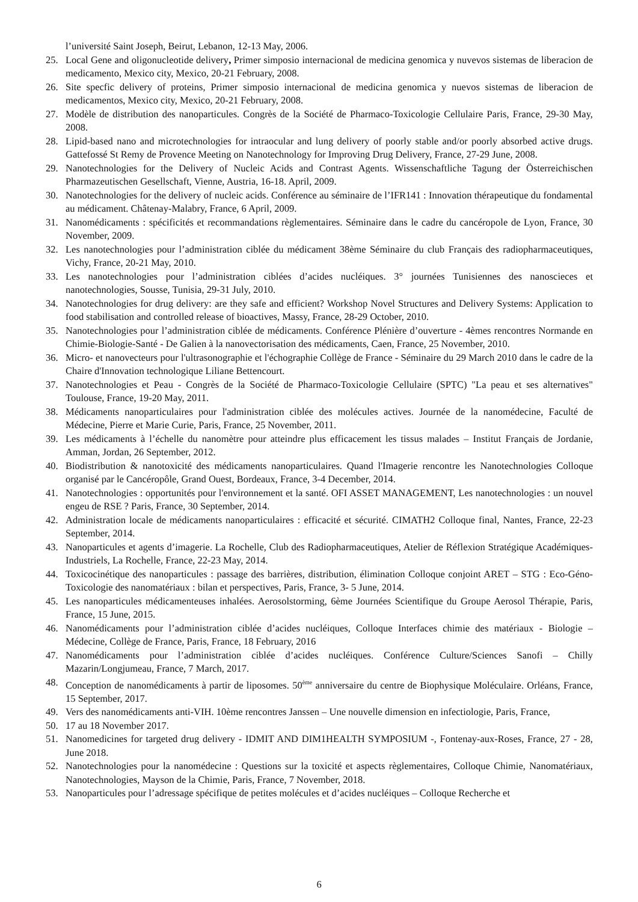l’université Saint Joseph, Beirut, Lebanon, 12-13 May, 2006.
25. Local Gene and oligonucleotide delivery, Primer simposio internacional de medicina genomica y nuvevos sistemas de liberacion de medicamento, Mexico city, Mexico, 20-21 February, 2008.
26. Site specfic delivery of proteins, Primer simposio internacional de medicina genomica y nuevos sistemas de liberacion de medicamentos, Mexico city, Mexico, 20-21 February, 2008.
27. Modèle de distribution des nanoparticules. Congrès de la Société de Pharmaco-Toxicologie Cellulaire Paris, France, 29-30 May, 2008.
28. Lipid-based nano and microtechnologies for intraocular and lung delivery of poorly stable and/or poorly absorbed active drugs. Gattefossé St Remy de Provence Meeting on Nanotechnology for Improving Drug Delivery, France, 27-29 June, 2008.
29. Nanotechnologies for the Delivery of Nucleic Acids and Contrast Agents. Wissenschaftliche Tagung der Österreichischen Pharmazeutischen Gesellschaft, Vienne, Austria, 16-18. April, 2009.
30. Nanotechnologies for the delivery of nucleic acids. Conférence au séminaire de l’IFR141 : Innovation thérapeutique du fondamental au médicament. Châtenay-Malabry, France, 6 April, 2009.
31. Nanomédicaments : spécificités et recommandations règlementaires. Séminaire dans le cadre du cancéropole de Lyon, France, 30 November, 2009.
32. Les nanotechnologies pour l’administration ciblée du médicament 38ème Séminaire du club Français des radiopharmaceutiques, Vichy, France, 20-21 May, 2010.
33. Les nanotechnologies pour l’administration ciblées d’acides nucléiques. 3° journées Tunisiennes des nanoscieces et nanotechnologies, Sousse, Tunisia, 29-31 July, 2010.
34. Nanotechnologies for drug delivery: are they safe and efficient? Workshop Novel Structures and Delivery Systems: Application to food stabilisation and controlled release of bioactives, Massy, France, 28-29 October, 2010.
35. Nanotechnologies pour l’administration ciblée de médicaments. Conférence Plénière d’ouverture - 4èmes rencontres Normande en Chimie-Biologie-Santé - De Galien à la nanovectorisation des médicaments, Caen, France, 25 November, 2010.
36. Micro- et nanovecteurs pour l'ultrasonographie et l'échographie Collège de France - Séminaire du 29 March 2010 dans le cadre de la Chaire d'Innovation technologique Liliane Bettencourt.
37. Nanotechnologies et Peau - Congrès de la Société de Pharmaco-Toxicologie Cellulaire (SPTC) "La peau et ses alternatives" Toulouse, France, 19-20 May, 2011.
38. Médicaments nanoparticulaires pour l'administration ciblée des molécules actives. Journée de la nanomédecine, Faculté de Médecine, Pierre et Marie Curie, Paris, France, 25 November, 2011.
39. Les médicaments à l’échelle du nanomètre pour atteindre plus efficacement les tissus malades – Institut Français de Jordanie, Amman, Jordan, 26 September, 2012.
40. Biodistribution & nanotoxicité des médicaments nanoparticulaires. Quand l'Imagerie rencontre les Nanotechnologies Colloque organisé par le Cancéropôle, Grand Ouest, Bordeaux, France, 3-4 December, 2014.
41. Nanotechnologies : opportunités pour l'environnement et la santé. OFI ASSET MANAGEMENT, Les nanotechnologies : un nouvel engeu de RSE ? Paris, France, 30 September, 2014.
42. Administration locale de médicaments nanoparticulaires : efficacité et sécurité. CIMATH2 Colloque final, Nantes, France, 22-23 September, 2014.
43. Nanoparticules et agents d’imagerie. La Rochelle, Club des Radiopharmaceutiques, Atelier de Réflexion Stratégique Académiques-Industriels, La Rochelle, France, 22-23 May, 2014.
44. Toxicocinétique des nanoparticules : passage des barrières, distribution, élimination Colloque conjoint ARET – STG : Eco-Géno-Toxicologie des nanomatériaux : bilan et perspectives, Paris, France, 3- 5 June, 2014.
45. Les nanoparticules médicamenteuses inhalées. Aerosolstorming, 6ème Journées Scientifique du Groupe Aerosol Thérapie, Paris, France, 15 June, 2015.
46. Nanomédicaments pour l’administration ciblée d’acides nucléiques, Colloque Interfaces chimie des matériaux - Biologie – Médecine, Collège de France, Paris, France, 18 February, 2016
47. Nanomédicaments pour l’administration ciblée d’acides nucléiques. Conférence Culture/Sciences Sanofi – Chilly Mazarin/Longjumeau, France, 7 March, 2017.
48. Conception de nanomédicaments à partir de liposomes. 50<sup>ème</sup> anniversaire du centre de Biophysique Moléculaire. Orléans, France, 15 September, 2017.
49. Vers des nanomédicaments anti-VIH. 10ème rencontres Janssen – Une nouvelle dimension en infectiologie, Paris, France,
50. 17 au 18 November 2017.
51. Nanomedicines for targeted drug delivery - IDMIT AND DIM1HEALTH SYMPOSIUM -, Fontenay-aux-Roses, France, 27 - 28, June 2018.
52. Nanotechnologies pour la nanomédecine : Questions sur la toxicité et aspects règlementaires, Colloque Chimie, Nanomatériaux, Nanotechnologies, Mayson de la Chimie, Paris, France, 7 November, 2018.
53. Nanoparticules pour l’adressage spécifique de petites molécules et d’acides nucléiques – Colloque Recherche et
6